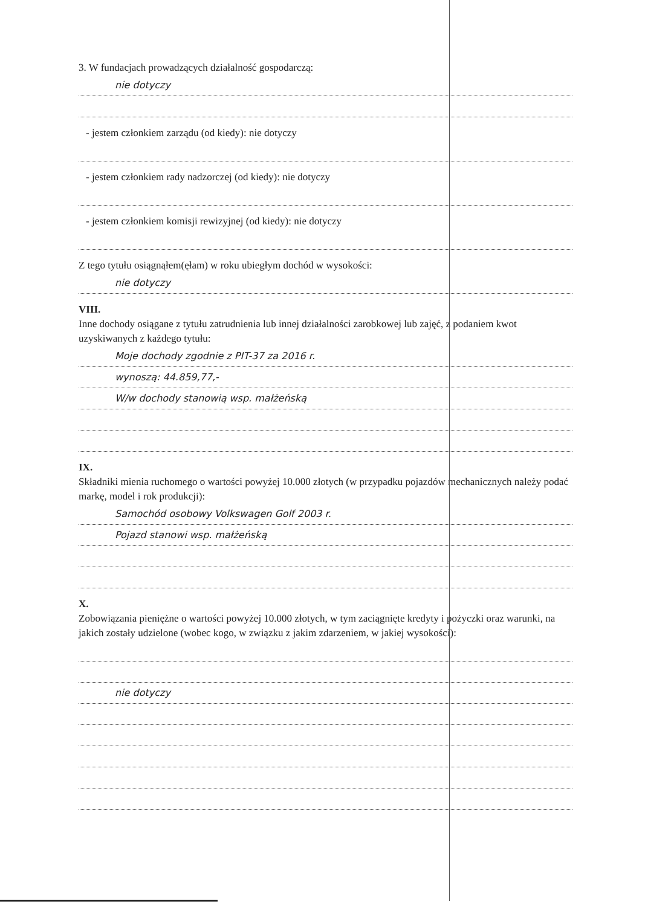3. W fundacjach prowadzących działalność gospodarczą:
nie dotyczy
- jestem członkiem zarządu (od kiedy): nie dotyczy
- jestem członkiem rady nadzorczej (od kiedy): nie dotyczy
- jestem członkiem komisji rewizyjnej (od kiedy): nie dotyczy
Z tego tytułu osiągnąłem(ęłam) w roku ubiegłym dochód w wysokości:
nie dotyczy
VIII.
Inne dochody osiągane z tytułu zatrudnienia lub innej działalności zarobkowej lub zajęć, z podaniem kwot uzyskiwanych z każdego tytułu:
Moje dochody zgodnie z PIT-37 za 2016 r.
wynoszą: 44.859,77,-
W/w dochody stanowią wsp. małżeńską
IX.
Składniki mienia ruchomego o wartości powyżej 10.000 złotych (w przypadku pojazdów mechanicznych należy podać markę, model i rok produkcji):
Samochód osobowy Volkswagen Golf 2003 r.
Pojazd stanowi wsp. małżeńską
X.
Zobowiązania pieniężne o wartości powyżej 10.000 złotych, w tym zaciągnięte kredyty i pożyczki oraz warunki, na jakich zostały udzielone (wobec kogo, w związku z jakim zdarzeniem, w jakiej wysokości):
nie dotyczy